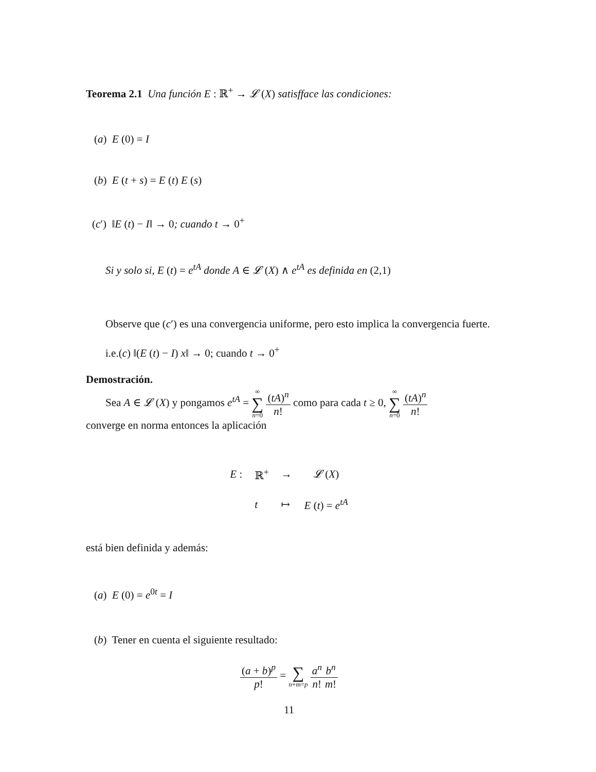Teorema 2.1 Una función E : ℝ<sup>+</sup> → 𝓛 (X) satisfface las condiciones:
(a) E (0) = I
(b) E (t + s) = E (t) E (s)
(c′) ‖E (t) − I‖ → 0; cuando t → 0<sup>+</sup>
Si y solo si, E (t) = e<sup>tA</sup> donde A ∈ 𝓛 (X) ∧ e<sup>tA</sup> es definida en (2,1)
Observe que (c′) es una convergencia uniforme, pero esto implica la convergencia fuerte.
i.e.(c) ‖(E (t) − I) x‖ → 0; cuando t → 0<sup>+</sup>
Demostración.
Sea A ∈ 𝓛 (X) y pongamos e<sup>tA</sup> = ∞ ∑ n=0 (tA)<sup>n</sup> n! como para cada t ≥ 0, ∞ ∑ n=0 (tA)<sup>n</sup> n!
converge en norma entonces la aplicación
| E : | ℝ<sup>+</sup> | → | 𝓛 ( X ) |
| | t | ↦ | E ( t ) = e<sup>tA</sup> |
está bien definida y además:
(a) E (0) = e<sup>0t</sup> = I
(b) Tener en cuenta el siguiente resultado:
(a + b)<sup>p</sup> p! = ∑ n+m=p a<sup>n</sup> n!b<sup>n</sup> m!
11